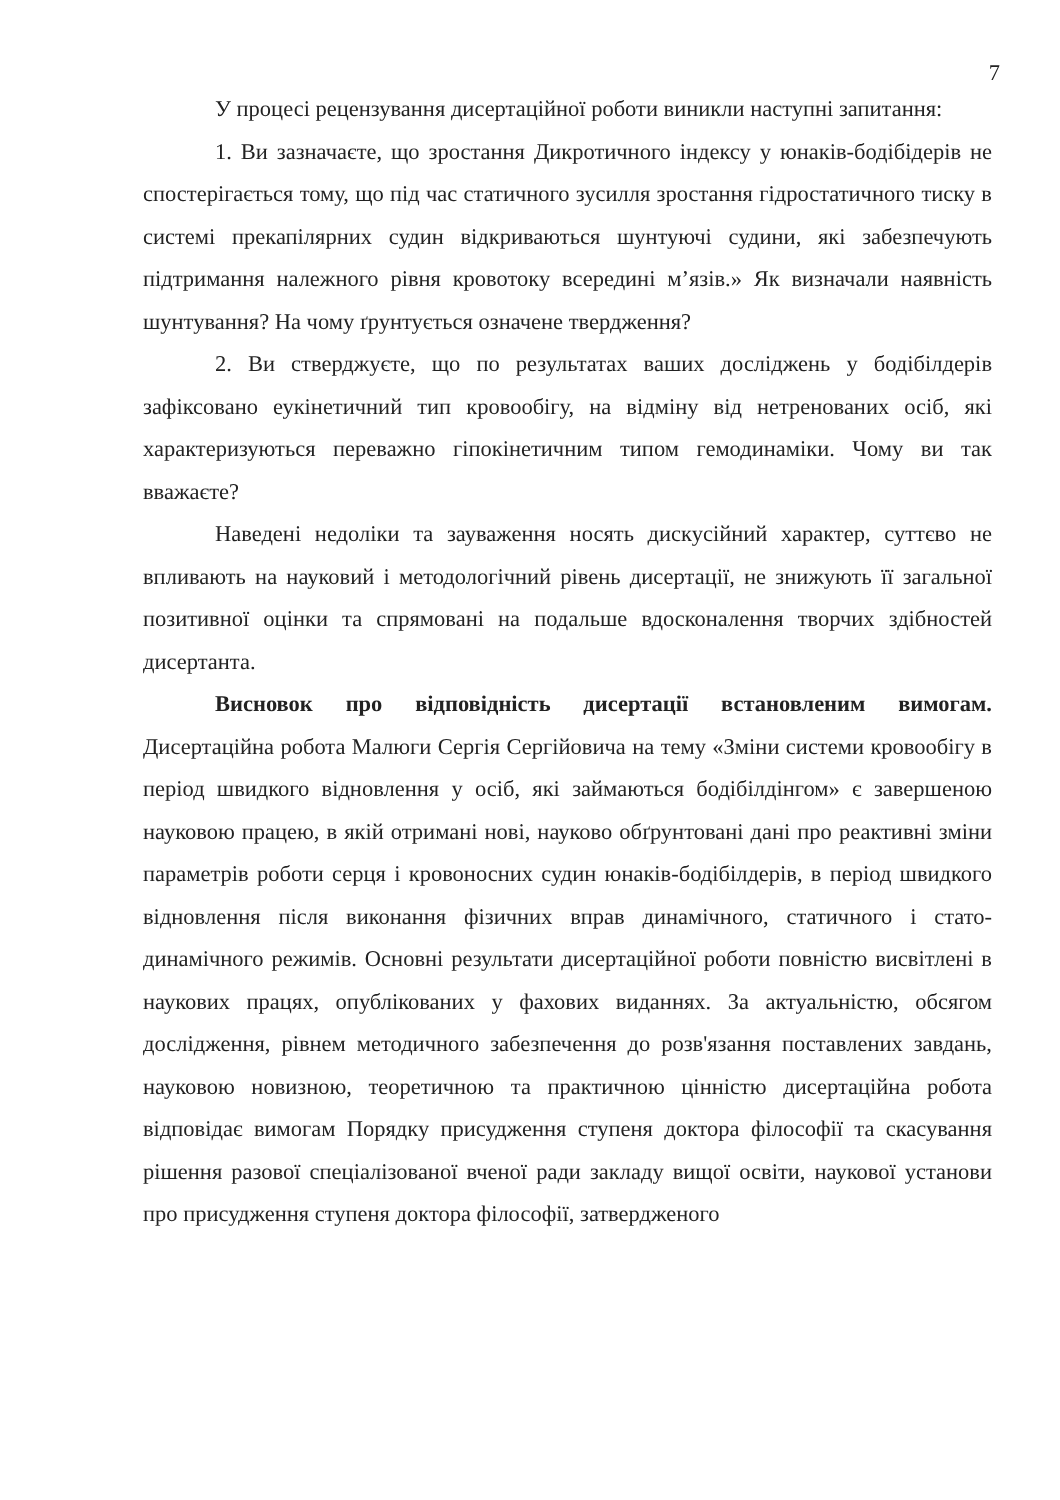7
У процесі рецензування дисертаційної роботи виникли наступні запитання:
1. Ви зазначаєте, що зростання Дикротичного індексу у юнаків-бодібідерів не спостерігається тому, що під час статичного зусилля зростання гідростатичного тиску в системі прекапілярних судин відкриваються шунтуючі судини, які забезпечують підтримання належного рівня кровотоку всередині м’язів.» Як визначали наявність шунтування? На чому ґрунтується означене твердження?
2. Ви стверджуєте, що по результатах ваших досліджень у бодібілдерів зафіксовано еукінетичний тип кровообігу, на відміну від нетренованих осіб, які характеризуються переважно гіпокінетичним типом гемодинаміки. Чому ви так вважаєте?
Наведені недоліки та зауваження носять дискусійний характер, суттєво не впливають на науковий і методологічний рівень дисертації, не знижують її загальної позитивної оцінки та спрямовані на подальше вдосконалення творчих здібностей дисертанта.
Висновок про відповідність дисертації встановленим вимогам. Дисертаційна робота Малюги Сергія Сергійовича на тему «Зміни системи кровообігу в період швидкого відновлення у осіб, які займаються бодібілдінгом» є завершеною науковою працею, в якій отримані нові, науково обґрунтовані дані про реактивні зміни параметрів роботи серця і кровоносних судин юнаків-бодібілдерів, в період швидкого відновлення після виконання фізичних вправ динамічного, статичного і стато-динамічного режимів. Основні результати дисертаційної роботи повністю висвітлені в наукових працях, опублікованих у фахових виданнях. За актуальністю, обсягом дослідження, рівнем методичного забезпечення до розв'язання поставлених завдань, науковою новизною, теоретичною та практичною цінністю дисертаційна робота відповідає вимогам Порядку присудження ступеня доктора філософії та скасування рішення разової спеціалізованої вченої ради закладу вищої освіти, наукової установи про присудження ступеня доктора філософії, затвердженого